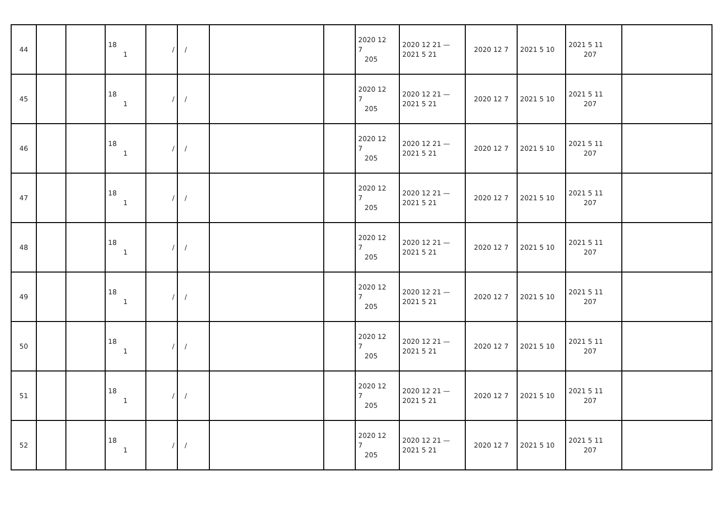| 44 | | | 18 1 | / | / | | | 2020 12 7 205 | 2020 12 21 — 2021 5 21 | 2020 12 7 | 2021 5 10 | 2021 5 11 207 | |
| 45 | | | 18 1 | / | / | | | 2020 12 7 205 | 2020 12 21 — 2021 5 21 | 2020 12 7 | 2021 5 10 | 2021 5 11 207 | |
| 46 | | | 18 1 | / | / | | | 2020 12 7 205 | 2020 12 21 — 2021 5 21 | 2020 12 7 | 2021 5 10 | 2021 5 11 207 | |
| 47 | | | 18 1 | / | / | | | 2020 12 7 205 | 2020 12 21 — 2021 5 21 | 2020 12 7 | 2021 5 10 | 2021 5 11 207 | |
| 48 | | | 18 1 | / | / | | | 2020 12 7 205 | 2020 12 21 — 2021 5 21 | 2020 12 7 | 2021 5 10 | 2021 5 11 207 | |
| 49 | | | 18 1 | / | / | | | 2020 12 7 205 | 2020 12 21 — 2021 5 21 | 2020 12 7 | 2021 5 10 | 2021 5 11 207 | |
| 50 | | | 18 1 | / | / | | | 2020 12 7 205 | 2020 12 21 — 2021 5 21 | 2020 12 7 | 2021 5 10 | 2021 5 11 207 | |
| 51 | | | 18 1 | / | / | | | 2020 12 7 205 | 2020 12 21 — 2021 5 21 | 2020 12 7 | 2021 5 10 | 2021 5 11 207 | |
| 52 | | | 18 1 | / | / | | | 2020 12 7 205 | 2020 12 21 — 2021 5 21 | 2020 12 7 | 2021 5 10 | 2021 5 11 207 | |